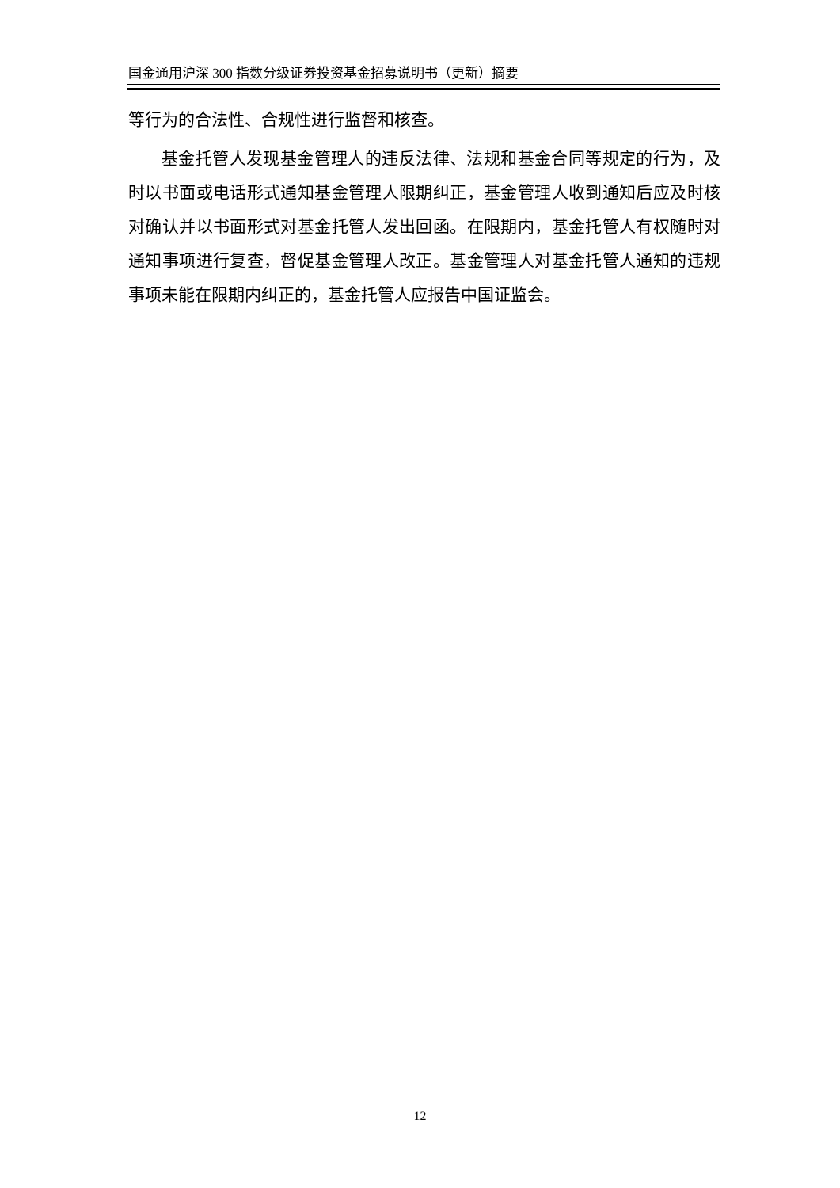国金通用沪深 300 指数分级证券投资基金招募说明书（更新）摘要
等行为的合法性、合规性进行监督和核查。
基金托管人发现基金管理人的违反法律、法规和基金合同等规定的行为，及时以书面或电话形式通知基金管理人限期纠正，基金管理人收到通知后应及时核对确认并以书面形式对基金托管人发出回函。在限期内，基金托管人有权随时对通知事项进行复查，督促基金管理人改正。基金管理人对基金托管人通知的违规事项未能在限期内纠正的，基金托管人应报告中国证监会。
12